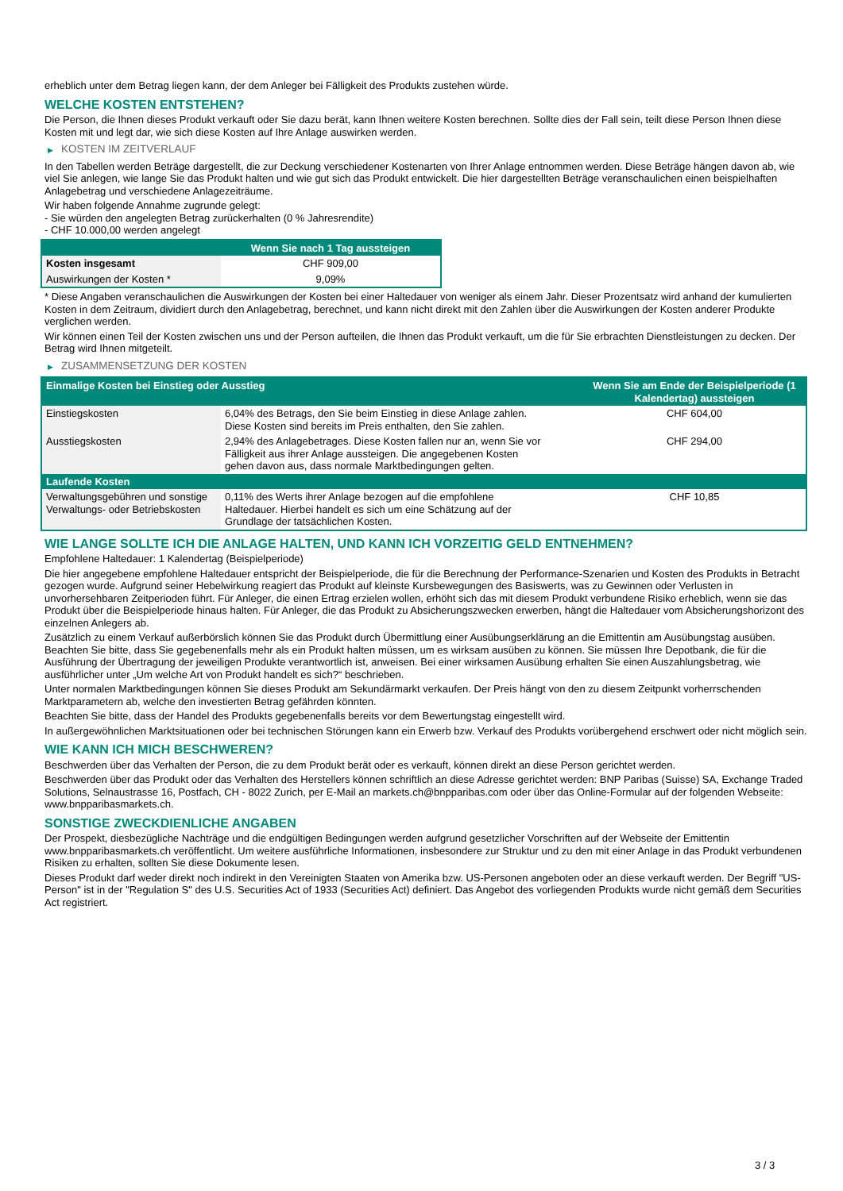erheblich unter dem Betrag liegen kann, der dem Anleger bei Fälligkeit des Produkts zustehen würde.
WELCHE KOSTEN ENTSTEHEN?
Die Person, die Ihnen dieses Produkt verkauft oder Sie dazu berät, kann Ihnen weitere Kosten berechnen. Sollte dies der Fall sein, teilt diese Person Ihnen diese Kosten mit und legt dar, wie sich diese Kosten auf Ihre Anlage auswirken werden.
▶ KOSTEN IM ZEITVERLAUF
In den Tabellen werden Beträge dargestellt, die zur Deckung verschiedener Kostenarten von Ihrer Anlage entnommen werden. Diese Beträge hängen davon ab, wie viel Sie anlegen, wie lange Sie das Produkt halten und wie gut sich das Produkt entwickelt. Die hier dargestellten Beträge veranschaulichen einen beispielhaften Anlagebetrag und verschiedene Anlagezeiträume.
Wir haben folgende Annahme zugrunde gelegt:
- Sie würden den angelegten Betrag zurückerhalten (0 % Jahresrendite)
- CHF 10.000,00 werden angelegt
| | Wenn Sie nach 1 Tag aussteigen |
| --- | --- |
| Kosten insgesamt | CHF 909,00 |
| Auswirkungen der Kosten * | 9,09% |
* Diese Angaben veranschaulichen die Auswirkungen der Kosten bei einer Haltedauer von weniger als einem Jahr. Dieser Prozentsatz wird anhand der kumulierten Kosten in dem Zeitraum, dividiert durch den Anlagebetrag, berechnet, und kann nicht direkt mit den Zahlen über die Auswirkungen der Kosten anderer Produkte verglichen werden.
Wir können einen Teil der Kosten zwischen uns und der Person aufteilen, die Ihnen das Produkt verkauft, um die für Sie erbrachten Dienstleistungen zu decken. Der Betrag wird Ihnen mitgeteilt.
▶ ZUSAMMENSETZUNG DER KOSTEN
| Einmalige Kosten bei Einstieg oder Ausstieg | | Wenn Sie am Ende der Beispielperiode (1 Kalendertag) aussteigen |
| --- | --- | --- |
| Einstiegskosten | 6,04% des Betrags, den Sie beim Einstieg in diese Anlage zahlen. Diese Kosten sind bereits im Preis enthalten, den Sie zahlen. | CHF 604,00 |
| Ausstiegskosten | 2,94% des Anlagebetrages. Diese Kosten fallen nur an, wenn Sie vor Fälligkeit aus ihrer Anlage aussteigen. Die angegebenen Kosten gehen davon aus, dass normale Marktbedingungen gelten. | CHF 294,00 |
| Laufende Kosten | | |
| Verwaltungsgebühren und sonstige Verwaltungs- oder Betriebskosten | 0,11% des Werts ihrer Anlage bezogen auf die empfohlene Haltedauer. Hierbei handelt es sich um eine Schätzung auf der Grundlage der tatsächlichen Kosten. | CHF 10,85 |
WIE LANGE SOLLTE ICH DIE ANLAGE HALTEN, UND KANN ICH VORZEITIG GELD ENTNEHMEN?
Empfohlene Haltedauer: 1 Kalendertag (Beispielperiode)
Die hier angegebene empfohlene Haltedauer entspricht der Beispielperiode, die für die Berechnung der Performance-Szenarien und Kosten des Produkts in Betracht gezogen wurde. Aufgrund seiner Hebelwirkung reagiert das Produkt auf kleinste Kursbewegungen des Basiswerts, was zu Gewinnen oder Verlusten in unvorhersehbaren Zeitperioden führt. Für Anleger, die einen Ertrag erzielen wollen, erhöht sich das mit diesem Produkt verbundene Risiko erheblich, wenn sie das Produkt über die Beispielperiode hinaus halten. Für Anleger, die das Produkt zu Absicherungszwecken erwerben, hängt die Haltedauer vom Absicherungshorizont des einzelnen Anlegers ab.
Zusätzlich zu einem Verkauf außerbörslich können Sie das Produkt durch Übermittlung einer Ausübungserklärung an die Emittentin am Ausübungstag ausüben. Beachten Sie bitte, dass Sie gegebenenfalls mehr als ein Produkt halten müssen, um es wirksam ausüben zu können. Sie müssen Ihre Depotbank, die für die Ausführung der Übertragung der jeweiligen Produkte verantwortlich ist, anweisen. Bei einer wirksamen Ausübung erhalten Sie einen Auszahlungsbetrag, wie ausführlicher unter „Um welche Art von Produkt handelt es sich?“ beschrieben.
Unter normalen Marktbedingungen können Sie dieses Produkt am Sekundärmarkt verkaufen. Der Preis hängt von den zu diesem Zeitpunkt vorherrschenden Marktparametern ab, welche den investierten Betrag gefährden könnten.
Beachten Sie bitte, dass der Handel des Produkts gegebenenfalls bereits vor dem Bewertungstag eingestellt wird.
In außergewöhnlichen Marktsituationen oder bei technischen Störungen kann ein Erwerb bzw. Verkauf des Produkts vorübergehend erschwert oder nicht möglich sein.
WIE KANN ICH MICH BESCHWEREN?
Beschwerden über das Verhalten der Person, die zu dem Produkt berät oder es verkauft, können direkt an diese Person gerichtet werden.
Beschwerden über das Produkt oder das Verhalten des Herstellers können schriftlich an diese Adresse gerichtet werden: BNP Paribas (Suisse) SA, Exchange Traded Solutions, Selnaustrasse 16, Postfach, CH - 8022 Zurich, per E-Mail an markets.ch@bnpparibas.com oder über das Online-Formular auf der folgenden Webseite: www.bnpparibasmarkets.ch.
SONSTIGE ZWECKDIENLICHE ANGABEN
Der Prospekt, diesbezügliche Nachträge und die endgültigen Bedingungen werden aufgrund gesetzlicher Vorschriften auf der Webseite der Emittentin www.bnpparibasmarkets.ch veröffentlicht. Um weitere ausführliche Informationen, insbesondere zur Struktur und zu den mit einer Anlage in das Produkt verbundenen Risiken zu erhalten, sollten Sie diese Dokumente lesen.
Dieses Produkt darf weder direkt noch indirekt in den Vereinigten Staaten von Amerika bzw. US-Personen angeboten oder an diese verkauft werden. Der Begriff "US-Person" ist in der "Regulation S" des U.S. Securities Act of 1933 (Securities Act) definiert. Das Angebot des vorliegenden Produkts wurde nicht gemäß dem Securities Act registriert.
3 / 3